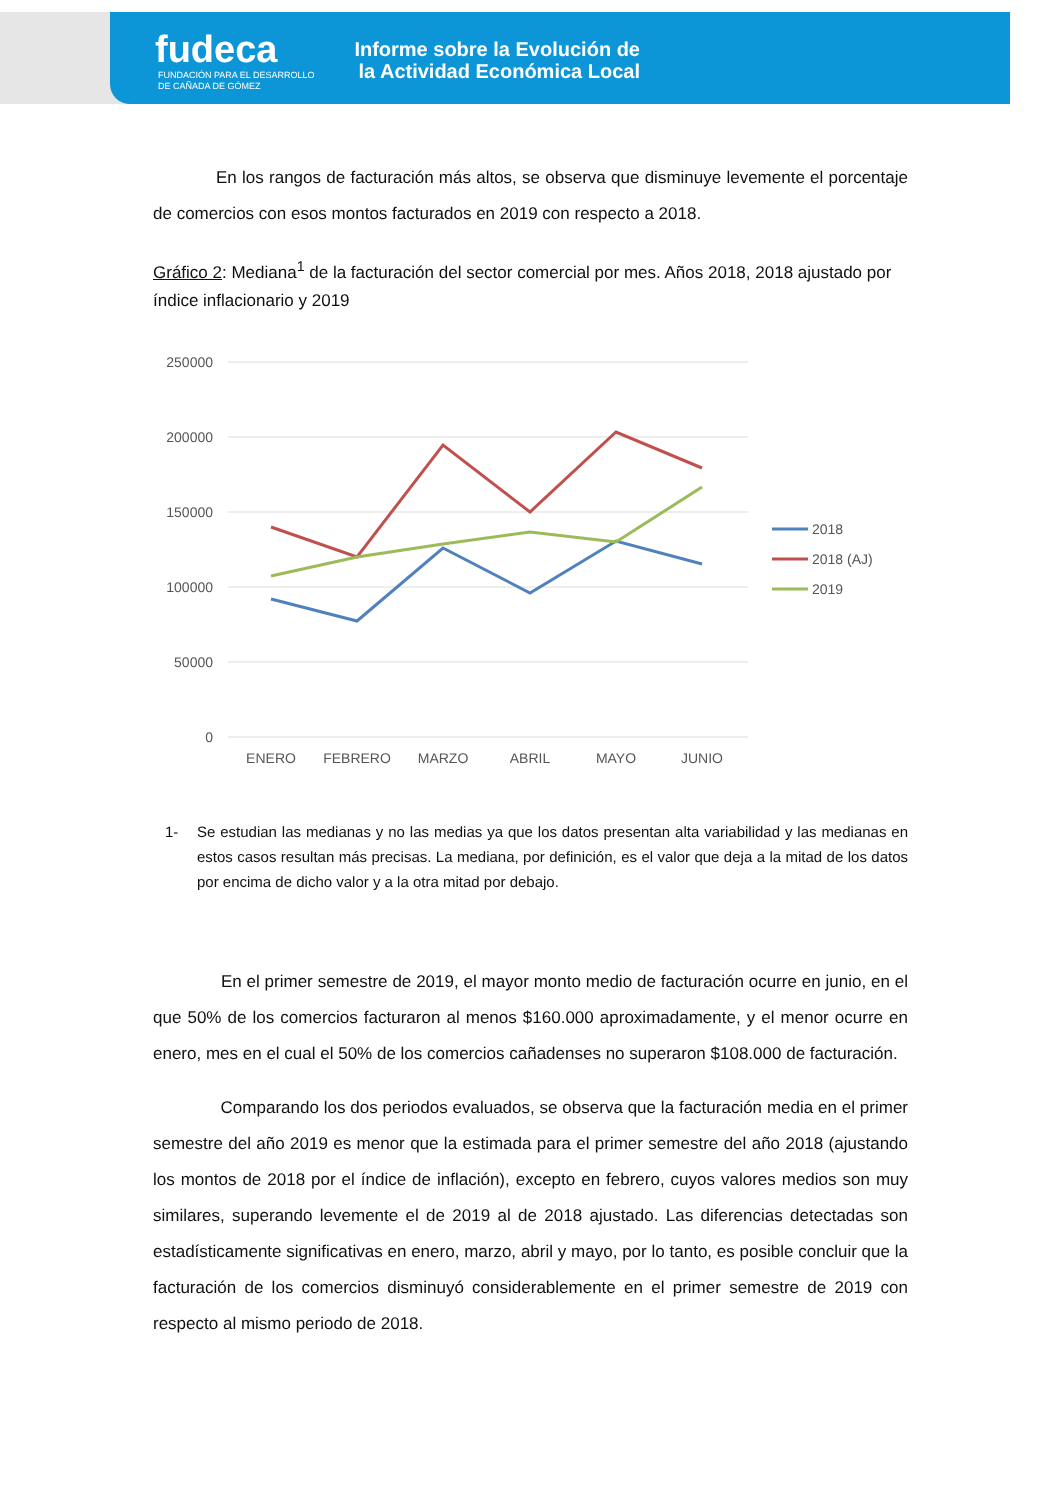fudeca
FUNDACIÓN PARA EL DESARROLLO
DE CAÑADA DE GÓMEZ
Informe sobre la Evolución de la Actividad Económica Local
En los rangos de facturación más altos, se observa que disminuye levemente el porcentaje de comercios con esos montos facturados en 2019 con respecto a 2018.
Gráfico 2: Mediana<sup>1</sup> de la facturación del sector comercial por mes. Años 2018, 2018 ajustado por índice inflacionario y 2019
250000
200000
150000
100000
50000
0
ENERO
FEBRERO
MARZO
ABRIL
MAYO
JUNIO
2018
2018 (AJ)
2019
1- Se estudian las medianas y no las medias ya que los datos presentan alta variabilidad y las medianas en estos casos resultan más precisas. La mediana, por definición, es el valor que deja a la mitad de los datos por encima de dicho valor y a la otra mitad por debajo.
En el primer semestre de 2019, el mayor monto medio de facturación ocurre en junio, en el que 50% de los comercios facturaron al menos $160.000 aproximadamente, y el menor ocurre en enero, mes en el cual el 50% de los comercios cañadenses no superaron $108.000 de facturación.
Comparando los dos periodos evaluados, se observa que la facturación media en el primer semestre del año 2019 es menor que la estimada para el primer semestre del año 2018 (ajustando los montos de 2018 por el índice de inflación), excepto en febrero, cuyos valores medios son muy similares, superando levemente el de 2019 al de 2018 ajustado. Las diferencias detectadas son estadísticamente significativas en enero, marzo, abril y mayo, por lo tanto, es posible concluir que la facturación de los comercios disminuyó considerablemente en el primer semestre de 2019 con respecto al mismo periodo de 2018.